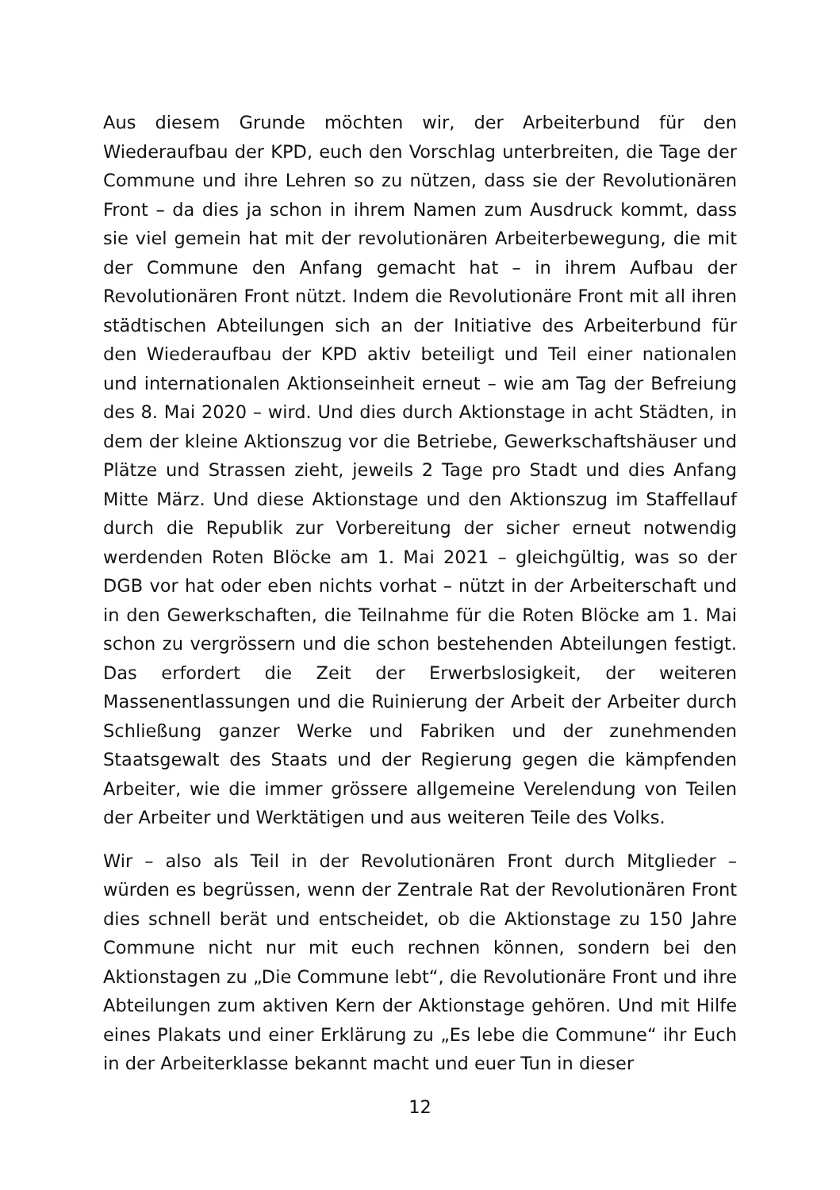Aus diesem Grunde möchten wir, der Arbeiterbund für den Wiederaufbau der KPD, euch den Vorschlag unterbreiten, die Tage der Commune und ihre Lehren so zu nützen, dass sie der Revolutionären Front – da dies ja schon in ihrem Namen zum Ausdruck kommt, dass sie viel gemein hat mit der revolutionären Arbeiterbewegung, die mit der Commune den Anfang gemacht hat – in ihrem Aufbau der Revolutionären Front nützt. Indem die Revolutionäre Front mit all ihren städtischen Abteilungen sich an der Initiative des Arbeiterbund für den Wiederaufbau der KPD aktiv beteiligt und Teil einer nationalen und internationalen Aktionseinheit erneut – wie am Tag der Befreiung des 8. Mai 2020 – wird. Und dies durch Aktionstage in acht Städten, in dem der kleine Aktionszug vor die Betriebe, Gewerkschaftshäuser und Plätze und Strassen zieht, jeweils 2 Tage pro Stadt und dies Anfang Mitte März. Und diese Aktionstage und den Aktionszug im Staffellauf durch die Republik zur Vorbereitung der sicher erneut notwendig werdenden Roten Blöcke am 1. Mai 2021 – gleichgültig, was so der DGB vor hat oder eben nichts vorhat – nützt in der Arbeiterschaft und in den Gewerkschaften, die Teilnahme für die Roten Blöcke am 1. Mai schon zu vergrössern und die schon bestehenden Abteilungen festigt. Das erfordert die Zeit der Erwerbslosigkeit, der weiteren Massenentlassungen und die Ruinierung der Arbeit der Arbeiter durch Schließung ganzer Werke und Fabriken und der zunehmenden Staatsgewalt des Staats und der Regierung gegen die kämpfenden Arbeiter, wie die immer grössere allgemeine Verelendung von Teilen der Arbeiter und Werktätigen und aus weiteren Teile des Volks.
Wir – also als Teil in der Revolutionären Front durch Mitglieder – würden es begrüssen, wenn der Zentrale Rat der Revolutionären Front dies schnell berät und entscheidet, ob die Aktionstage zu 150 Jahre Commune nicht nur mit euch rechnen können, sondern bei den Aktionstagen zu „Die Commune lebt“, die Revolutionäre Front und ihre Abteilungen zum aktiven Kern der Aktionstage gehören. Und mit Hilfe eines Plakats und einer Erklärung zu „Es lebe die Commune“ ihr Euch in der Arbeiterklasse bekannt macht und euer Tun in dieser
12